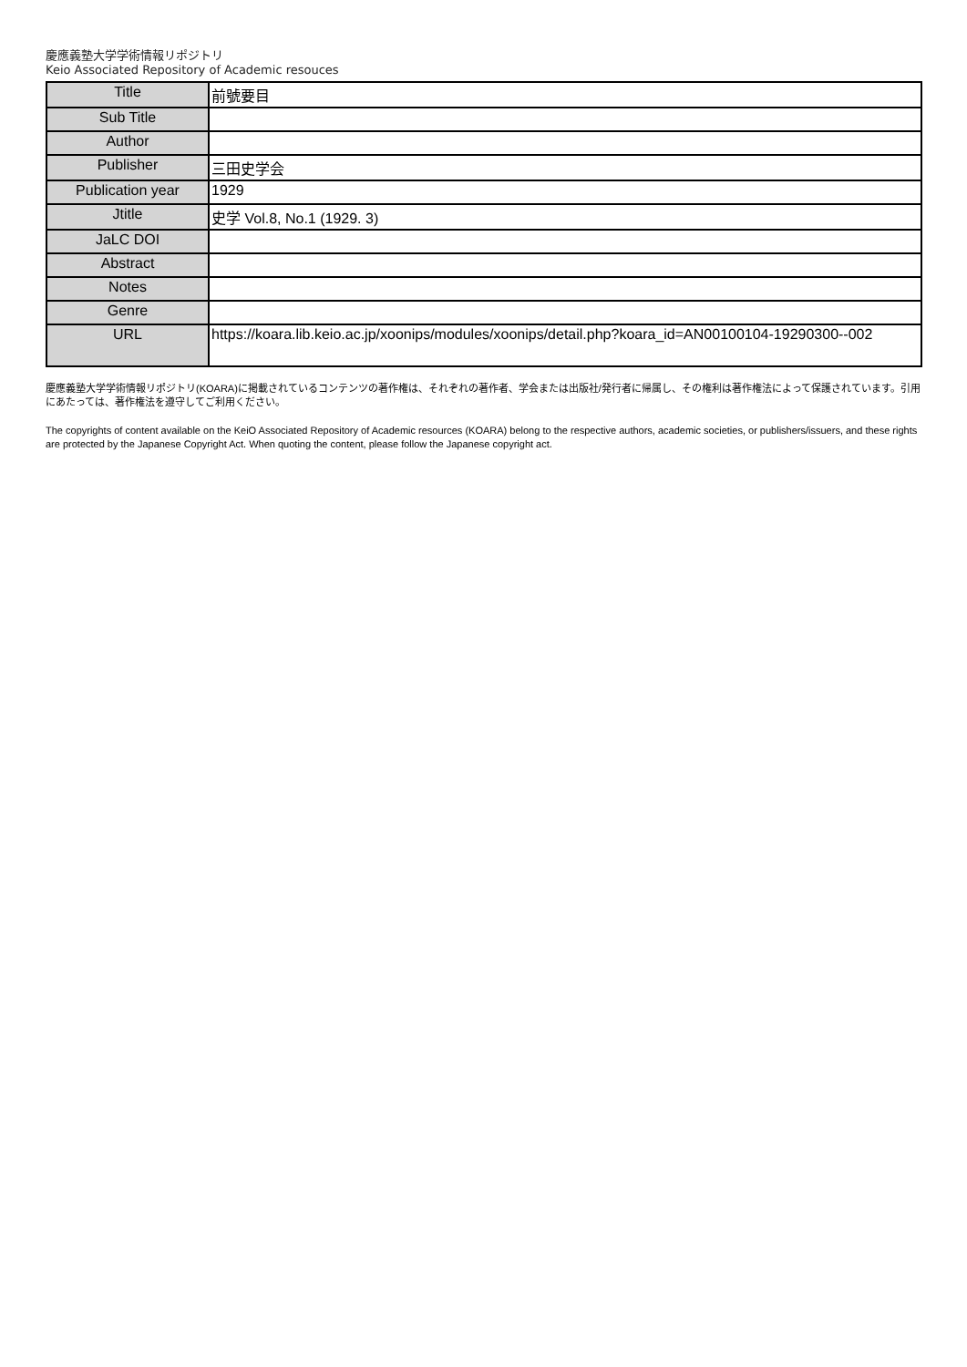慶應義塾大学学術情報リポジトリ
Keio Associated Repository of Academic resouces
| Title | 前號要目 |
| Sub Title | |
| Author | |
| Publisher | 三田史学会 |
| Publication year | 1929 |
| Jtitle | 史学 Vol.8, No.1 (1929. 3) |
| JaLC DOI | |
| Abstract | |
| Notes | |
| Genre | |
| URL | https://koara.lib.keio.ac.jp/xoonips/modules/xoonips/detail.php?koara_id=AN00100104-19290300--002 |
慶應義塾大学学術情報リポジトリ(KOARA)に掲載されているコンテンツの著作権は、それぞれの著作者、学会または出版社/発行者に帰属し、その権利は著作権法によって保護されています。引用にあたっては、著作権法を遵守してご利用ください。
The copyrights of content available on the KeiO Associated Repository of Academic resources (KOARA) belong to the respective authors, academic societies, or publishers/issuers, and these rights are protected by the Japanese Copyright Act. When quoting the content, please follow the Japanese copyright act.